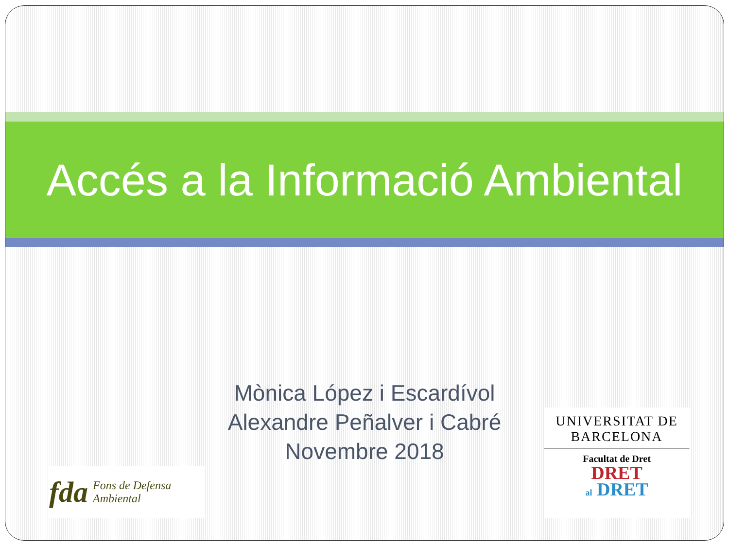Accés a la Informació Ambiental
Mònica López i Escardívol
Alexandre Peñalver i Cabré
Novembre 2018
fda Fons de Defensa
Ambiental
UNIVERSITAT DE
BARCELONA
Facultat de Dret
DRET
al DRET